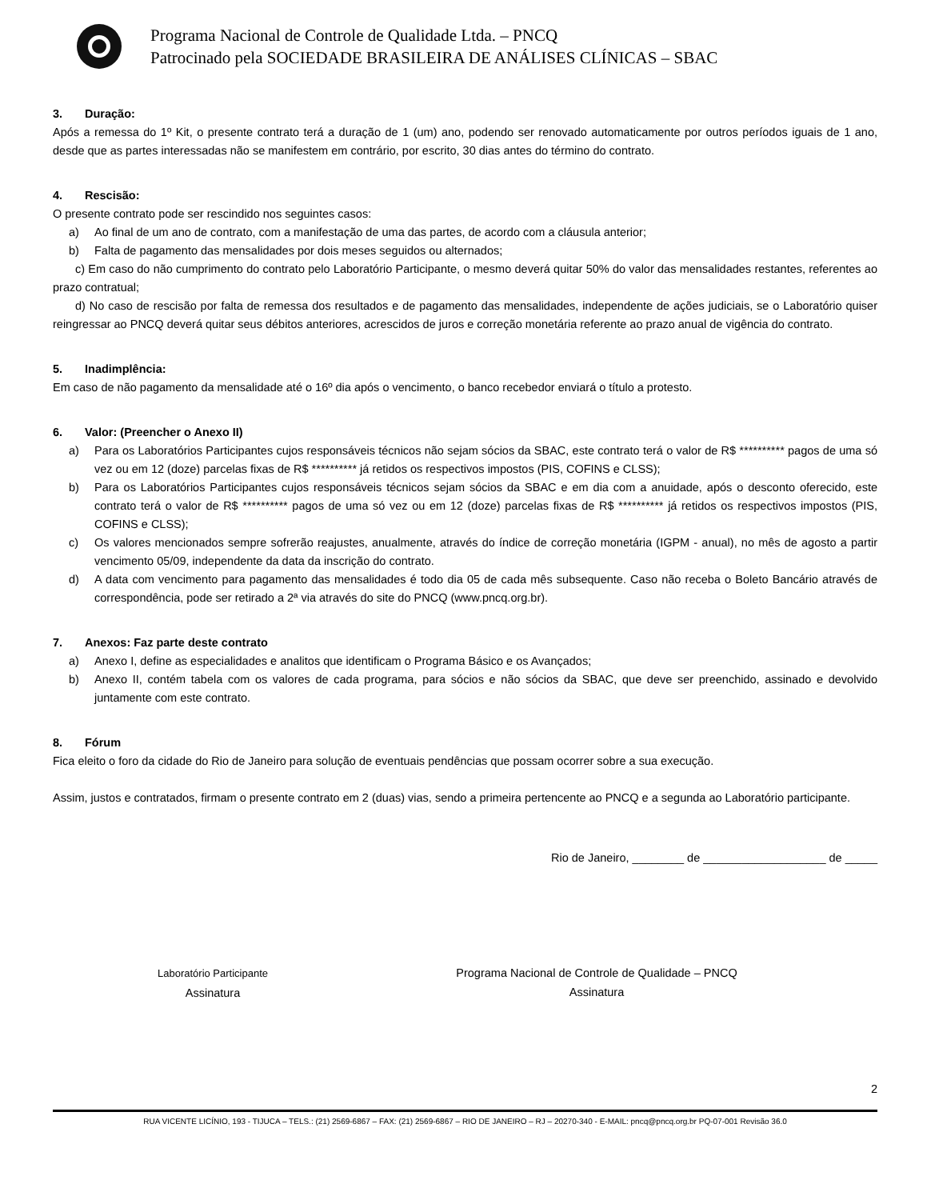Programa Nacional de Controle de Qualidade Ltda. – PNCQ
Patrocinado pela SOCIEDADE BRASILEIRA DE ANÁLISES CLÍNICAS – SBAC
3. Duração:
Após a remessa do 1º Kit, o presente contrato terá a duração de 1 (um) ano, podendo ser renovado automaticamente por outros períodos iguais de 1 ano, desde que as partes interessadas não se manifestem em contrário, por escrito, 30 dias antes do término do contrato.
4. Rescisão:
O presente contrato pode ser rescindido nos seguintes casos:
a) Ao final de um ano de contrato, com a manifestação de uma das partes, de acordo com a cláusula anterior;
b) Falta de pagamento das mensalidades por dois meses seguidos ou alternados;
c) Em caso do não cumprimento do contrato pelo Laboratório Participante, o mesmo deverá quitar 50% do valor das mensalidades restantes, referentes ao prazo contratual;
d) No caso de rescisão por falta de remessa dos resultados e de pagamento das mensalidades, independente de ações judiciais, se o Laboratório quiser reingressar ao PNCQ deverá quitar seus débitos anteriores, acrescidos de juros e correção monetária referente ao prazo anual de vigência do contrato.
5. Inadimplência:
Em caso de não pagamento da mensalidade até o 16º dia após o vencimento, o banco recebedor enviará o título a protesto.
6. Valor: (Preencher o Anexo II)
a) Para os Laboratórios Participantes cujos responsáveis técnicos não sejam sócios da SBAC, este contrato terá o valor de R$ ********** pagos de uma só vez ou em 12 (doze) parcelas fixas de R$ ********** já retidos os respectivos impostos (PIS, COFINS e CLSS);
b) Para os Laboratórios Participantes cujos responsáveis técnicos sejam sócios da SBAC e em dia com a anuidade, após o desconto oferecido, este contrato terá o valor de R$ ********** pagos de uma só vez ou em 12 (doze) parcelas fixas de R$ ********** já retidos os respectivos impostos (PIS, COFINS e CLSS);
c) Os valores mencionados sempre sofrerão reajustes, anualmente, através do índice de correção monetária (IGPM - anual), no mês de agosto a partir vencimento 05/09, independente da data da inscrição do contrato.
d) A data com vencimento para pagamento das mensalidades é todo dia 05 de cada mês subsequente. Caso não receba o Boleto Bancário através de correspondência, pode ser retirado a 2ª via através do site do PNCQ (www.pncq.org.br).
7. Anexos: Faz parte deste contrato
a) Anexo I, define as especialidades e analitos que identificam o Programa Básico e os Avançados;
b) Anexo II, contém tabela com os valores de cada programa, para sócios e não sócios da SBAC, que deve ser preenchido, assinado e devolvido juntamente com este contrato.
8. Fórum
Fica eleito o foro da cidade do Rio de Janeiro para solução de eventuais pendências que possam ocorrer sobre a sua execução.
Assim, justos e contratados, firmam o presente contrato em 2 (duas) vias, sendo a primeira pertencente ao PNCQ e a segunda ao Laboratório participante.
Rio de Janeiro, ________ de ___________________ de _____
Laboratório Participante
Assinatura
Programa Nacional de Controle de Qualidade – PNCQ
Assinatura
2
RUA VICENTE LICÍNIO, 193 - TIJUCA – TELS.: (21) 2569-6867 – FAX: (21) 2569-6867 – RIO DE JANEIRO – RJ – 20270-340 - E-MAIL: pncq@pncq.org.br PQ-07-001 Revisão 36.0